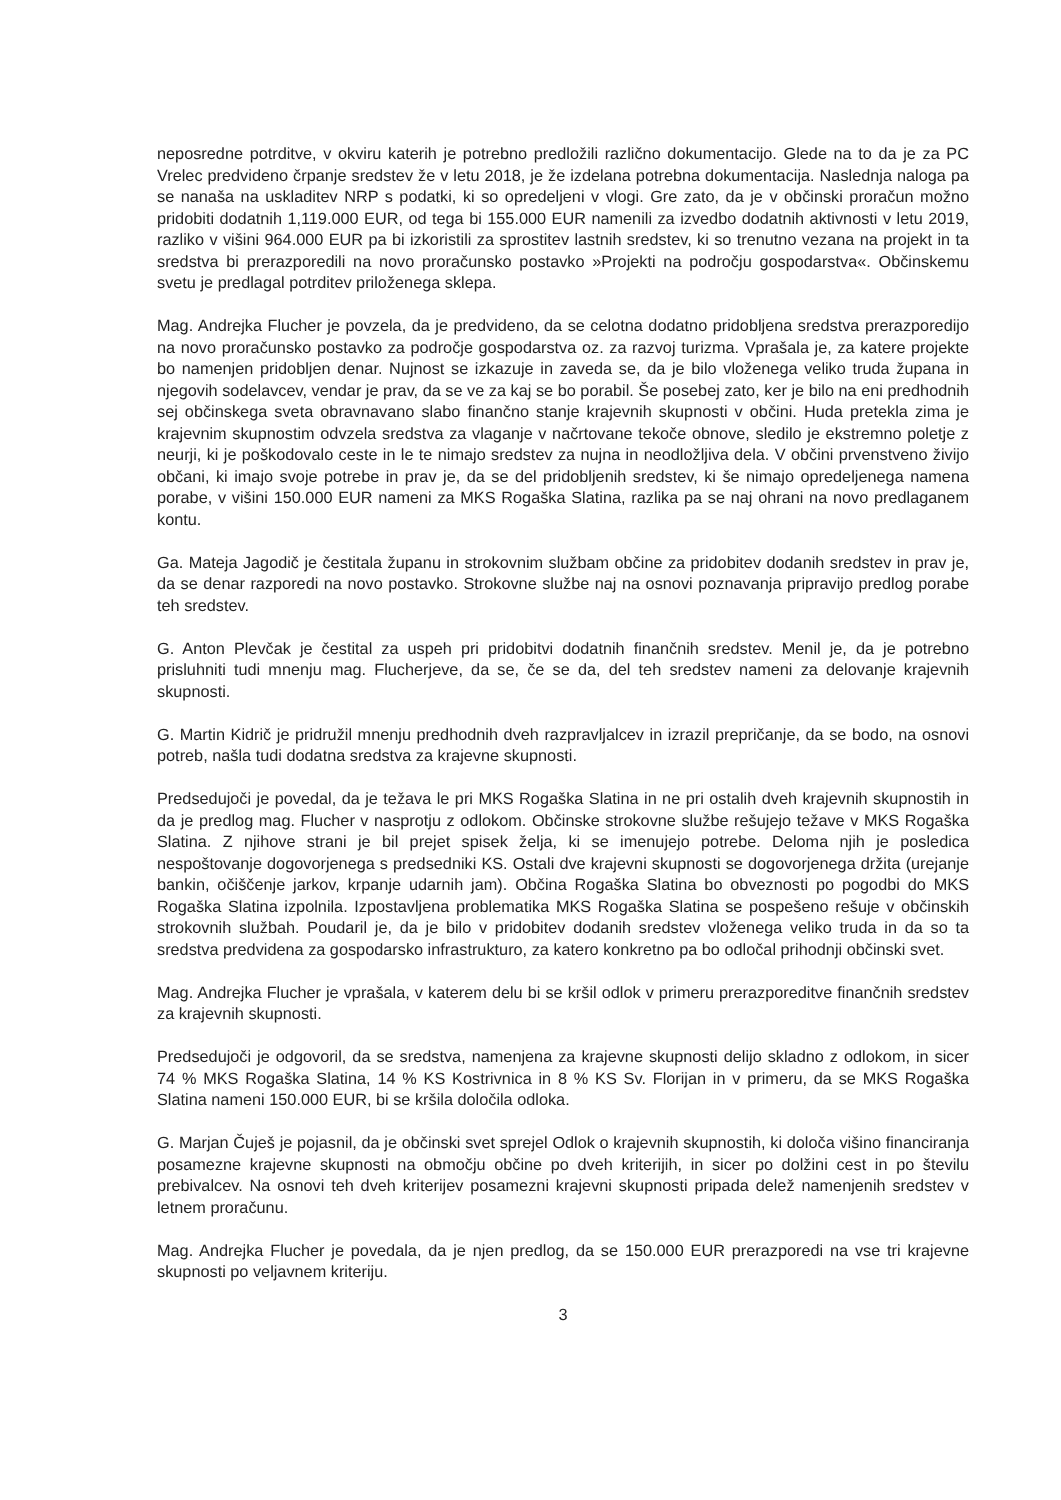neposredne potrditve, v okviru katerih je potrebno predložili različno dokumentacijo. Glede na to da je za PC Vrelec predvideno črpanje sredstev že v letu 2018, je že izdelana potrebna dokumentacija. Naslednja naloga pa se nanaša na uskladitev NRP s podatki, ki so opredeljeni v vlogi. Gre zato, da je v občinski proračun možno pridobiti dodatnih 1,119.000 EUR, od tega bi 155.000 EUR namenili za izvedbo dodatnih aktivnosti v letu 2019, razliko v višini 964.000 EUR pa bi izkoristili za sprostitev lastnih sredstev, ki so trenutno vezana na projekt in ta sredstva bi prerazporedili na novo proračunsko postavko »Projekti na področju gospodarstva«. Občinskemu svetu je predlagal potrditev priloženega sklepa.
Mag. Andrejka Flucher je povzela, da je predvideno, da se celotna dodatno pridobljena sredstva prerazporedijo na novo proračunsko postavko za področje gospodarstva oz. za razvoj turizma. Vprašala je, za katere projekte bo namenjen pridobljen denar. Nujnost se izkazuje in zaveda se, da je bilo vloženega veliko truda župana in njegovih sodelavcev, vendar je prav, da se ve za kaj se bo porabil. Še posebej zato, ker je bilo na eni predhodnih sej občinskega sveta obravnavano slabo finančno stanje krajevnih skupnosti v občini. Huda pretekla zima je krajevnim skupnostim odvzela sredstva za vlaganje v načrtovane tekoče obnove, sledilo je ekstremno poletje z neurji, ki je poškodovalo ceste in le te nimajo sredstev za nujna in neodložljiva dela. V občini prvenstveno živijo občani, ki imajo svoje potrebe in prav je, da se del pridobljenih sredstev, ki še nimajo opredeljenega namena porabe, v višini 150.000 EUR nameni za MKS Rogaška Slatina, razlika pa se naj ohrani na novo predlaganem kontu.
Ga. Mateja Jagodič je čestitala županu in strokovnim službam občine za pridobitev dodanih sredstev in prav je, da se denar razporedi na novo postavko. Strokovne službe naj na osnovi poznavanja pripravijo predlog porabe teh sredstev.
G. Anton Plevčak je čestital za uspeh pri pridobitvi dodatnih finančnih sredstev. Menil je, da je potrebno prisluhniti tudi mnenju mag. Flucherjeve, da se, če se da, del teh sredstev nameni za delovanje krajevnih skupnosti.
G. Martin Kidrič je pridružil mnenju predhodnih dveh razpravljalcev in izrazil prepričanje, da se bodo, na osnovi potreb, našla tudi dodatna sredstva za krajevne skupnosti.
Predsedujoči je povedal, da je težava le pri MKS Rogaška Slatina in ne pri ostalih dveh krajevnih skupnostih in da je predlog mag. Flucher v nasprotju z odlokom. Občinske strokovne službe rešujejo težave v MKS Rogaška Slatina. Z njihove strani je bil prejet spisek želja, ki se imenujejo potrebe. Deloma njih je posledica nespoštovanje dogovorjenega s predsedniki KS. Ostali dve krajevni skupnosti se dogovorjenega držita (urejanje bankin, očiščenje jarkov, krpanje udarnih jam). Občina Rogaška Slatina bo obveznosti po pogodbi do MKS Rogaška Slatina izpolnila. Izpostavljena problematika MKS Rogaška Slatina se pospešeno rešuje v občinskih strokovnih službah. Poudaril je, da je bilo v pridobitev dodanih sredstev vloženega veliko truda in da so ta sredstva predvidena za gospodarsko infrastrukturo, za katero konkretno pa bo odločal prihodnji občinski svet.
Mag. Andrejka Flucher je vprašala, v katerem delu bi se kršil odlok v primeru prerazporeditve finančnih sredstev za krajevnih skupnosti.
Predsedujoči je odgovoril, da se sredstva, namenjena za krajevne skupnosti delijo skladno z odlokom, in sicer 74 % MKS Rogaška Slatina, 14 % KS Kostrivnica in 8 % KS Sv. Florijan in v primeru, da se MKS Rogaška Slatina nameni 150.000 EUR, bi se kršila določila odloka.
G. Marjan Čuješ je pojasnil, da je občinski svet sprejel Odlok o krajevnih skupnostih, ki določa višino financiranja posamezne krajevne skupnosti na območju občine po dveh kriterijih, in sicer po dolžini cest in po številu prebivalcev. Na osnovi teh dveh kriterijev posamezni krajevni skupnosti pripada delež namenjenih sredstev v letnem proračunu.
Mag. Andrejka Flucher je povedala, da je njen predlog, da se 150.000 EUR prerazporedi na vse tri krajevne skupnosti po veljavnem kriteriju.
3